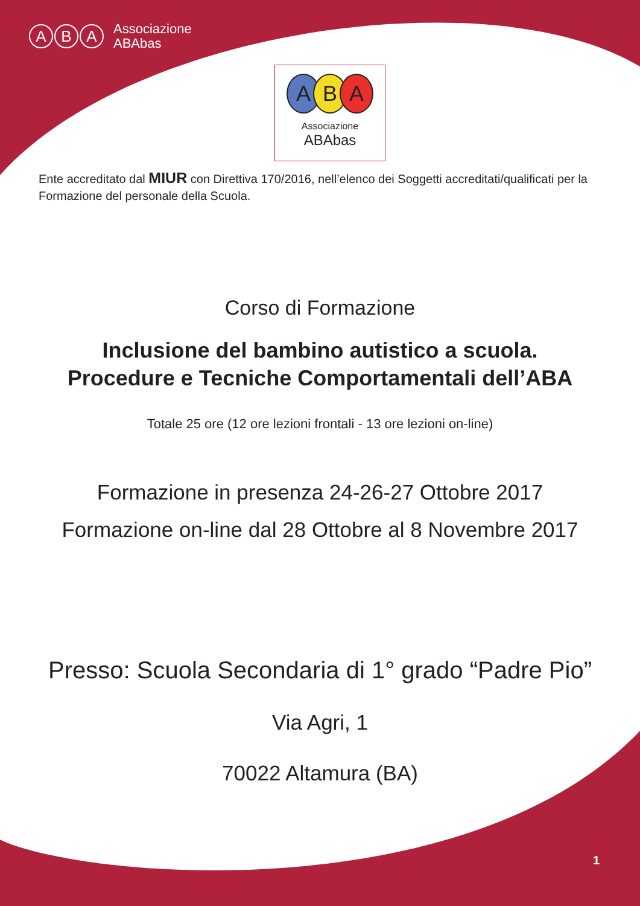A B A
Associazione
ABAbas
ABA
Associazione
ABAbas
Ente accreditato dal MIUR con Direttiva 170/2016, nell’elenco dei Soggetti accreditati/qualificati per la Formazione del personale della Scuola.
Corso di Formazione
Inclusione del bambino autistico a scuola.
Procedure e Tecniche Comportamentali dell’ABA
Totale 25 ore (12 ore lezioni frontali - 13 ore lezioni on-line)
Formazione in presenza 24-26-27 Ottobre 2017
Formazione on-line dal 28 Ottobre al 8 Novembre 2017
Presso: Scuola Secondaria di 1° grado “Padre Pio”
Via Agri, 1
70022 Altamura (BA)
1